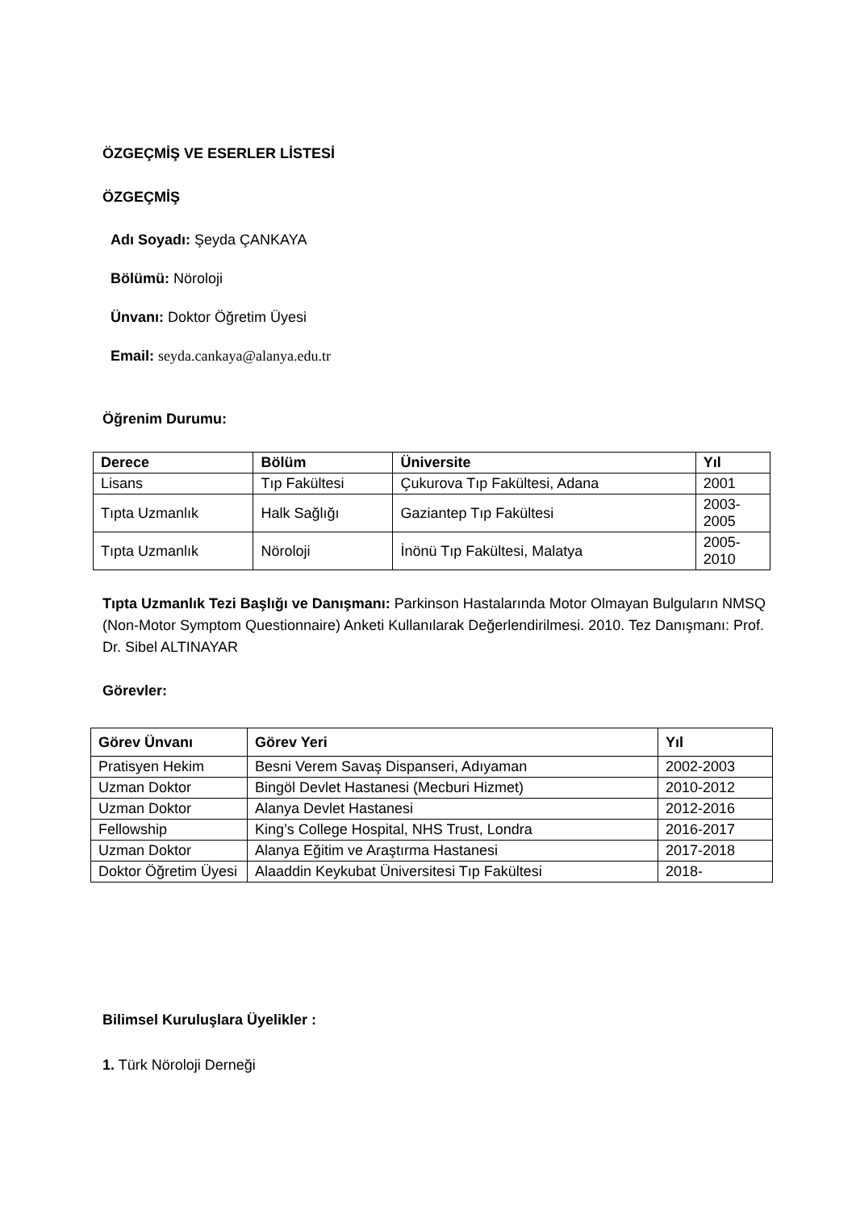ÖZGEÇMİŞ VE ESERLER LİSTESİ
ÖZGEÇMİŞ
Adı Soyadı: Şeyda ÇANKAYA
Bölümü: Nöroloji
Ünvanı: Doktor Öğretim Üyesi
Email: seyda.cankaya@alanya.edu.tr
Öğrenim Durumu:
| Derece | Bölüm | Üniversite | Yıl |
| --- | --- | --- | --- |
| Lisans | Tıp Fakültesi | Çukurova Tıp Fakültesi, Adana | 2001 |
| Tıpta Uzmanlık | Halk Sağlığı | Gaziantep Tıp Fakültesi | 2003- 2005 |
| Tıpta Uzmanlık | Nöroloji | İnönü Tıp Fakültesi, Malatya | 2005- 2010 |
Tıpta Uzmanlık Tezi Başlığı ve Danışmanı: Parkinson Hastalarında Motor Olmayan Bulguların NMSQ (Non-Motor Symptom Questionnaire) Anketi Kullanılarak Değerlendirilmesi. 2010. Tez Danışmanı: Prof. Dr. Sibel ALTINAYAR
Görevler:
| Görev Ünvanı | Görev Yeri | Yıl |
| --- | --- | --- |
| Pratisyen Hekim | Besni Verem Savaş Dispanseri, Adıyaman | 2002-2003 |
| Uzman Doktor | Bingöl Devlet Hastanesi (Mecburi Hizmet) | 2010-2012 |
| Uzman Doktor | Alanya Devlet Hastanesi | 2012-2016 |
| Fellowship | King’s College Hospital, NHS Trust, Londra | 2016-2017 |
| Uzman Doktor | Alanya Eğitim ve Araştırma Hastanesi | 2017-2018 |
| Doktor Öğretim Üyesi | Alaaddin Keykubat Üniversitesi Tıp Fakültesi | 2018- |
Bilimsel Kuruluşlara Üyelikler :
1. Türk Nöroloji Derneği